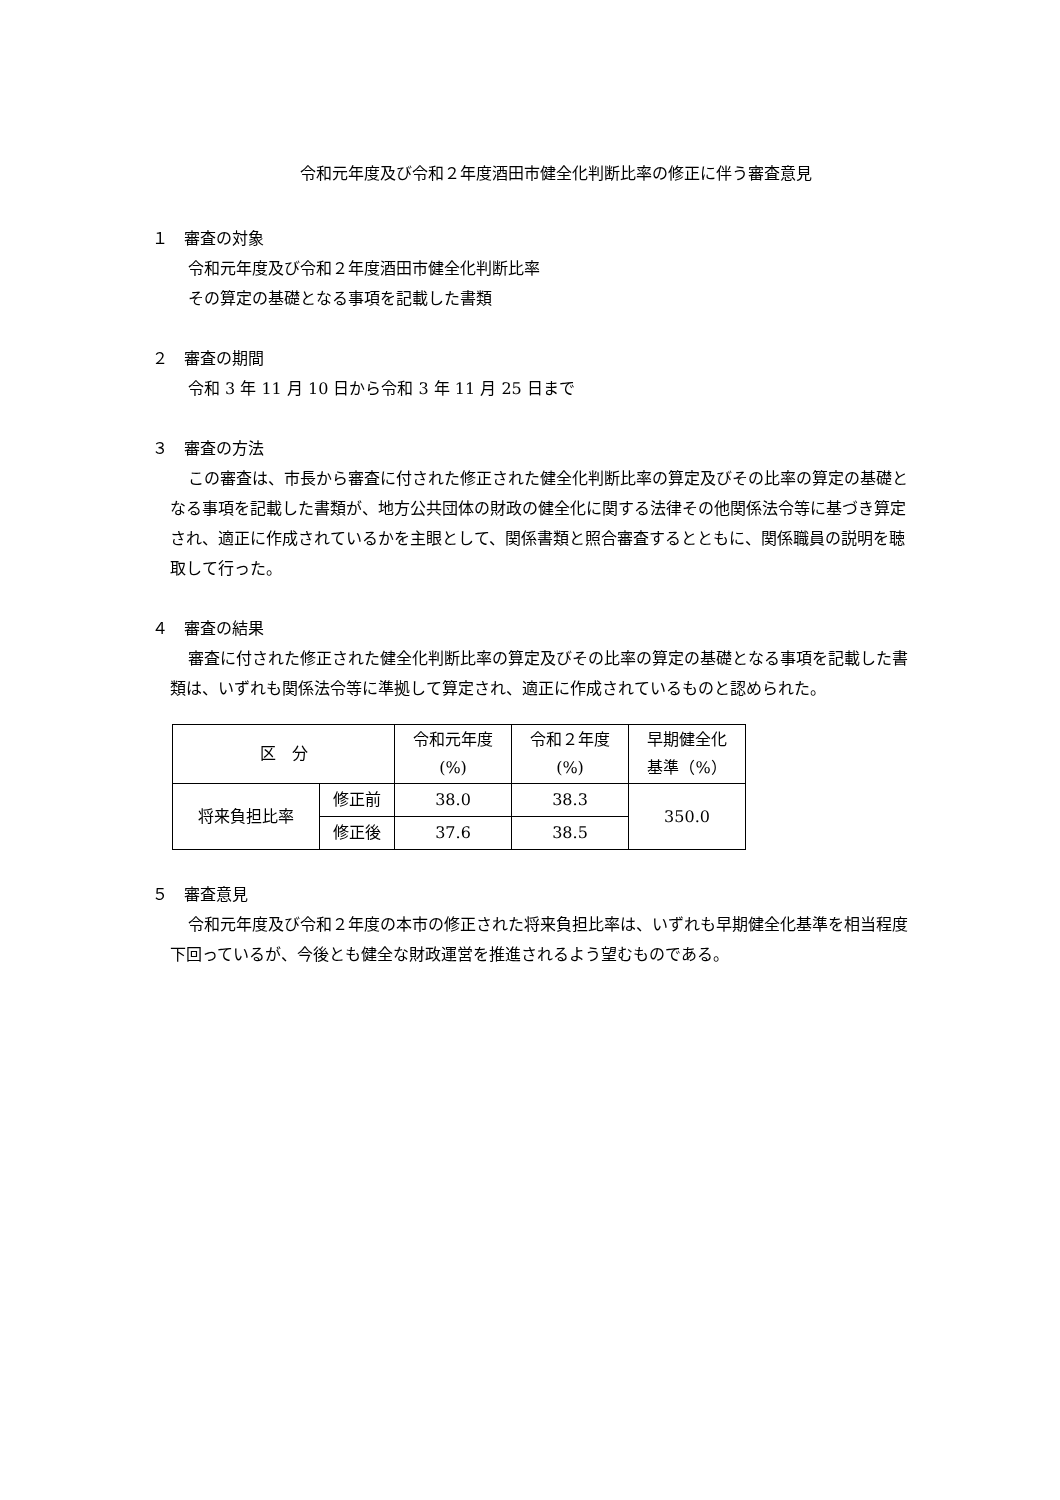令和元年度及び令和２年度酒田市健全化判断比率の修正に伴う審査意見
１　審査の対象
令和元年度及び令和２年度酒田市健全化判断比率
その算定の基礎となる事項を記載した書類
２　審査の期間
令和 3 年 11 月 10 日から令和 3 年 11 月 25 日まで
３　審査の方法
この審査は、市長から審査に付された修正された健全化判断比率の算定及びその比率の算定の基礎となる事項を記載した書類が、地方公共団体の財政の健全化に関する法律その他関係法令等に基づき算定され、適正に作成されているかを主眼として、関係書類と照合審査するとともに、関係職員の説明を聴取して行った。
４　審査の結果
審査に付された修正された健全化判断比率の算定及びその比率の算定の基礎となる事項を記載した書類は、いずれも関係法令等に準拠して算定され、適正に作成されているものと認められた。
| 区 分 | | 令和元年度 (%) | 令和２年度 (%) | 早期健全化 基準（%） |
| --- | --- | --- | --- | --- |
| 将来負担比率 | 修正前 | 38.0 | 38.3 | 350.0 |
| | 修正後 | 37.6 | 38.5 | |
５　審査意見
令和元年度及び令和２年度の本市の修正された将来負担比率は、いずれも早期健全化基準を相当程度下回っているが、今後とも健全な財政運営を推進されるよう望むものである。